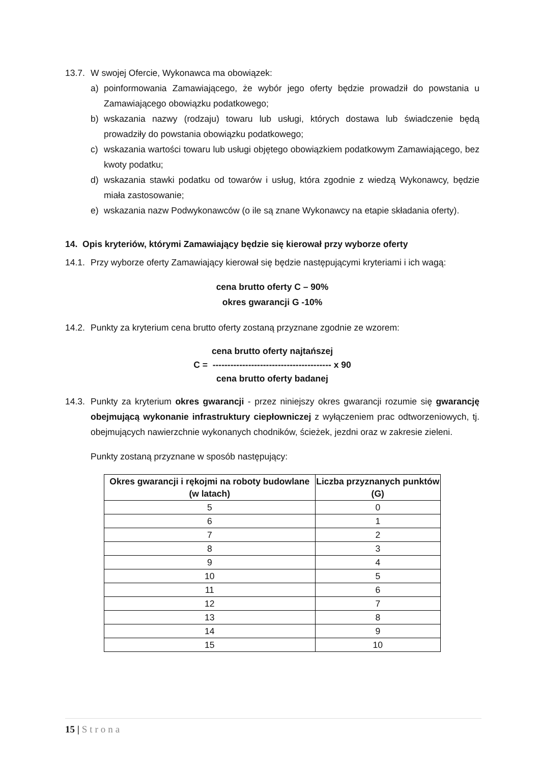13.7.
W swojej Ofercie, Wykonawca ma obowiązek:
a) poinformowania Zamawiającego, że wybór jego oferty będzie prowadził do powstania u Zamawiającego obowiązku podatkowego;
b) wskazania nazwy (rodzaju) towaru lub usługi, których dostawa lub świadczenie będą prowadziły do powstania obowiązku podatkowego;
c) wskazania wartości towaru lub usługi objętego obowiązkiem podatkowym Zamawiającego, bez kwoty podatku;
d) wskazania stawki podatku od towarów i usług, która zgodnie z wiedzą Wykonawcy, będzie miała zastosowanie;
e) wskazania nazw Podwykonawców (o ile są znane Wykonawcy na etapie składania oferty).
14. Opis kryteriów, którymi Zamawiający będzie się kierował przy wyborze oferty
14.1.
Przy wyborze oferty Zamawiający kierował się będzie następującymi kryteriami i ich wagą:
cena brutto oferty C – 90%
okres gwarancji G -10%
14.2.
Punkty za kryterium cena brutto oferty zostaną przyznane zgodnie ze wzorem:
cena brutto oferty najtańszej
C = ---------------------------------------- x 90
cena brutto oferty badanej
14.3.
Punkty za kryterium okres gwarancji - przez niniejszy okres gwarancji rozumie się gwarancję obejmującą wykonanie infrastruktury ciepłowniczej z wyłączeniem prac odtworzeniowych, tj. obejmujących nawierzchnie wykonanych chodników, ścieżek, jezdni oraz w zakresie zieleni.
Punkty zostaną przyznane w sposób następujący:
| Okres gwarancji i rękojmi na roboty budowlane (w latach) | Liczba przyznanych punktów (G) |
| --- | --- |
| 5 | 0 |
| 6 | 1 |
| 7 | 2 |
| 8 | 3 |
| 9 | 4 |
| 10 | 5 |
| 11 | 6 |
| 12 | 7 |
| 13 | 8 |
| 14 | 9 |
| 15 | 10 |
15 | Strona